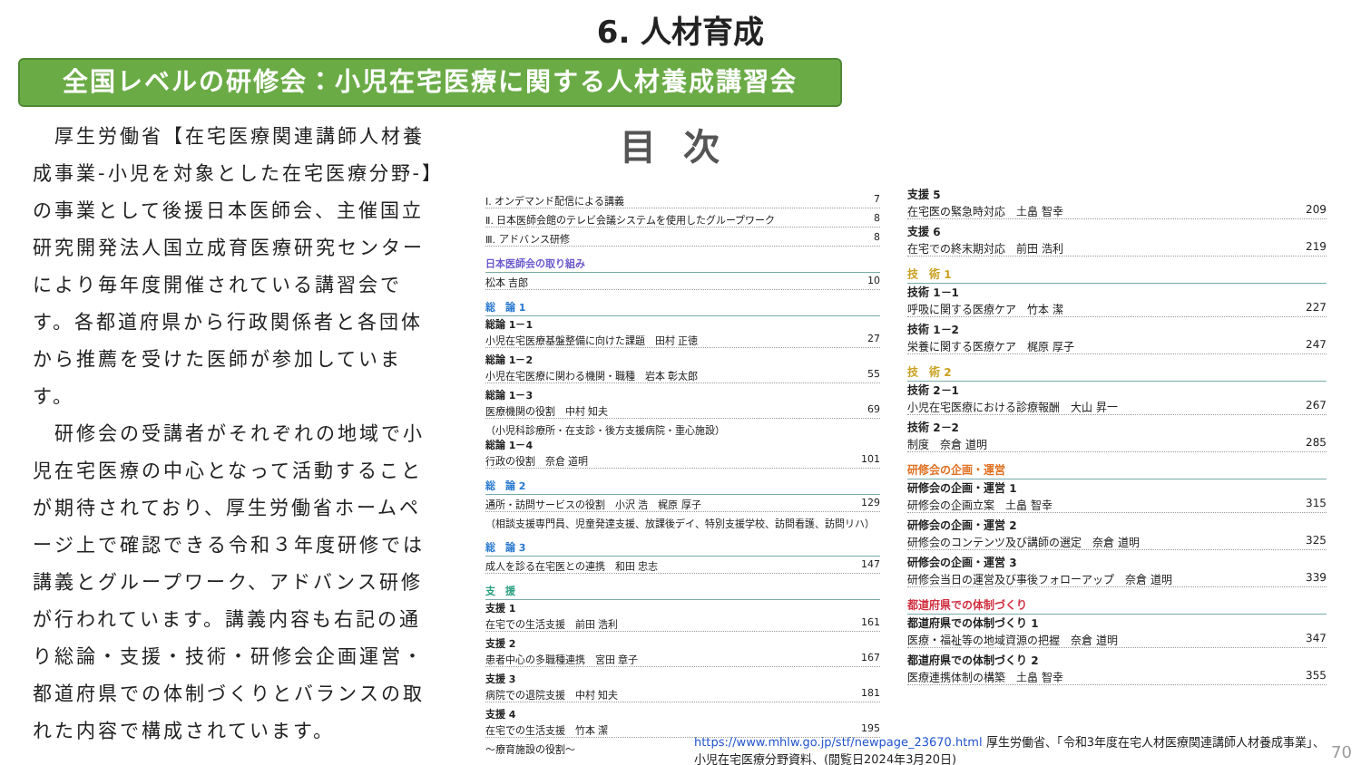6. 人材育成
全国レベルの研修会：小児在宅医療に関する人材養成講習会
　厚生労働省【在宅医療関連講師人材養成事業-小児を対象とした在宅医療分野-】の事業として後援日本医師会、主催国立研究開発法人国立成育医療研究センターにより毎年度開催されている講習会です。各都道府県から行政関係者と各団体から推薦を受けた医師が参加しています。
　研修会の受講者がそれぞれの地域で小児在宅医療の中心となって活動することが期待されており、厚生労働省ホームページ上で確認できる令和３年度研修では講義とグループワーク、アドバンス研修が行われています。講義内容も右記の通り総論・支援・技術・研修会企画運営・都道府県での体制づくりとバランスの取れた内容で構成されています。
目次
Ⅰ. オンデマンド配信による講義 7
Ⅱ. 日本医師会館のテレビ会議システムを使用したグループワーク 8
Ⅲ. アドバンス研修 8
日本医師会の取り組み
松本 吉郎 10
総　論 1
総論 1－1
小児在宅医療基盤整備に向けた課題　田村 正徳 27
総論 1－2
小児在宅医療に関わる機関・職種　岩本 彰太郎 55
総論 1－3
医療機関の役割　中村 知夫 69
（小児科診療所・在支診・後方支援病院・重心施設）
総論 1－4
行政の役割　奈倉 道明 101
総　論 2
通所・訪問サービスの役割　小沢 浩　梶原 厚子 129
（相談支援専門員、児童発達支援、放課後デイ、特別支援学校、訪問看護、訪問リハ）
総　論 3
成人を診る在宅医との連携　和田 忠志 147
支　援
支援 1
在宅での生活支援　前田 浩利 161
支援 2
患者中心の多職種連携　宮田 章子 167
支援 3
病院での退院支援　中村 知夫 181
支援 4
在宅での生活支援　竹本 潔 195
～療育施設の役割～
支援 5
在宅医の緊急時対応　土畠 智幸 209
支援 6
在宅での終末期対応　前田 浩利 219
技　術 1
技術 1－1
呼吸に関する医療ケア　竹本 潔 227
技術 1－2
栄養に関する医療ケア　梶原 厚子 247
技　術 2
技術 2－1
小児在宅医療における診療報酬　大山 昇一 267
技術 2－2
制度　奈倉 道明 285
研修会の企画・運営
研修会の企画・運営 1
研修会の企画立案　土畠 智幸 315
研修会の企画・運営 2
研修会のコンテンツ及び講師の選定　奈倉 道明 325
研修会の企画・運営 3
研修会当日の運営及び事後フォローアップ　奈倉 道明 339
都道府県での体制づくり
都道府県での体制づくり 1
医療・福祉等の地域資源の把握　奈倉 道明 347
都道府県での体制づくり 2
医療連携体制の構築　土畠 智幸 355
https://www.mhlw.go.jp/stf/newpage_23670.html 厚生労働省、「令和3年度在宅人材医療関連講師人材養成事業」、小児在宅医療分野資料、(閲覧日2024年3月20日)
70